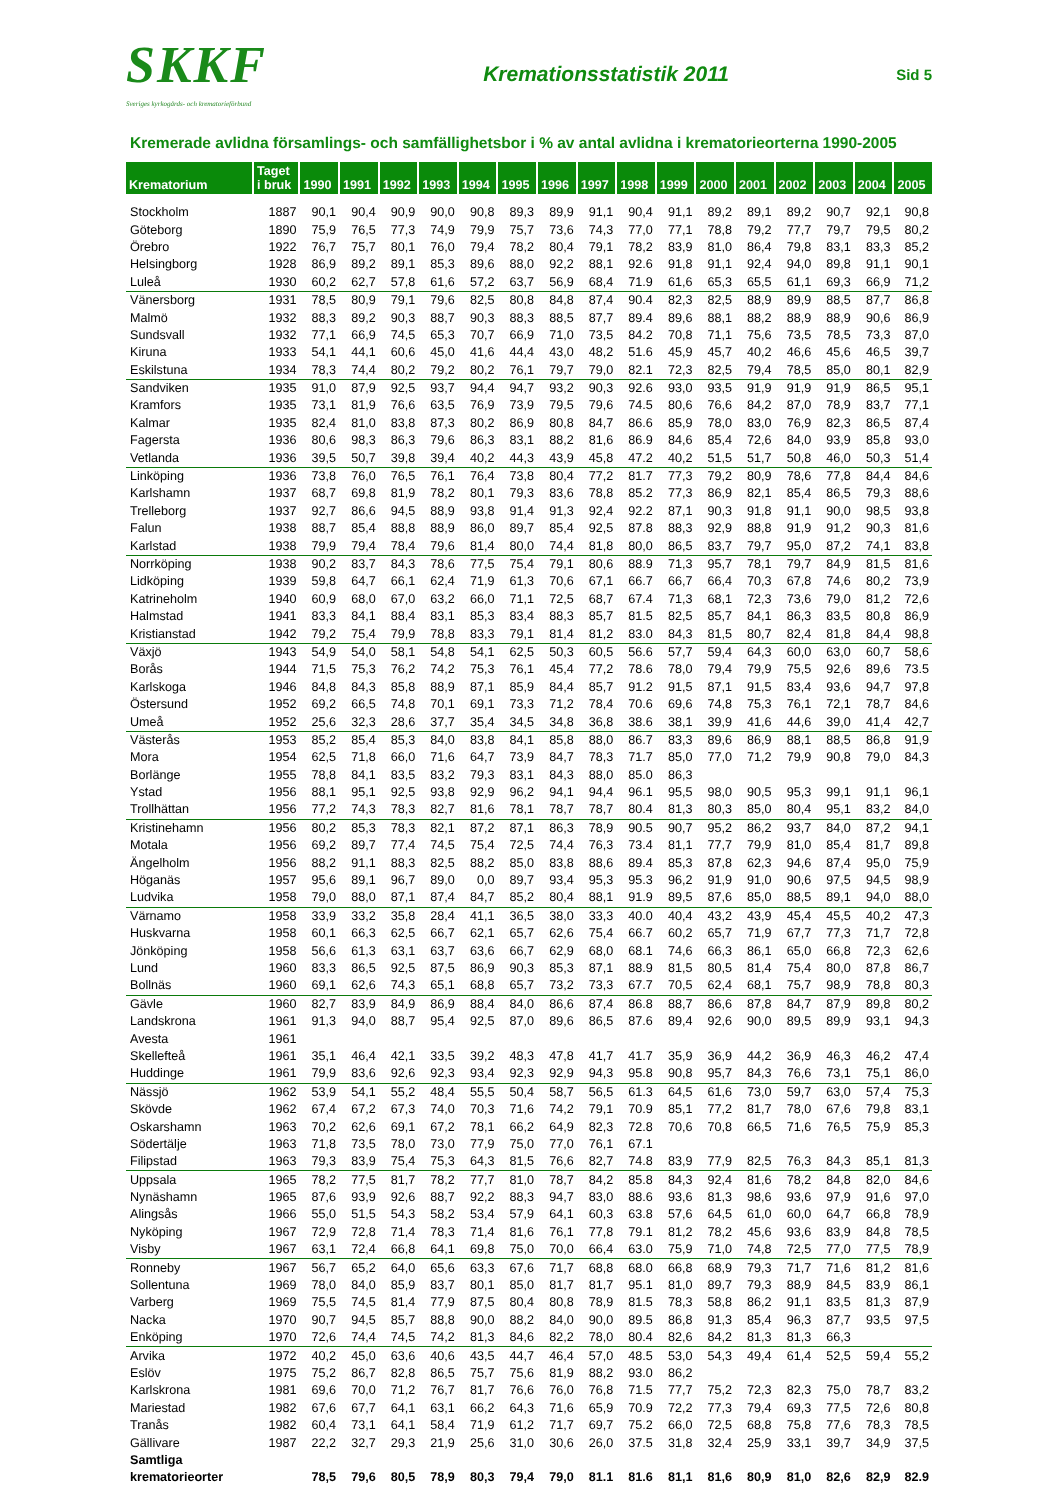SKKF
Sveriges kyrkogårds- och krematorieförbund
Kremationsstatistik 2011
Sid 5
Kremerade avlidna församlings- och samfällighetsbor i % av antal avlidna i krematorieorterna 1990-2005
| Krematorium | Taget i bruk | 1990 | 1991 | 1992 | 1993 | 1994 | 1995 | 1996 | 1997 | 1998 | 1999 | 2000 | 2001 | 2002 | 2003 | 2004 | 2005 |
| --- | --- | --- | --- | --- | --- | --- | --- | --- | --- | --- | --- | --- | --- | --- | --- | --- | --- |
| Stockholm | 1887 | 90,1 | 90,4 | 90,9 | 90,0 | 90,8 | 89,3 | 89,9 | 91,1 | 90,4 | 91,1 | 89,2 | 89,1 | 89,2 | 90,7 | 92,1 | 90,8 |
| Göteborg | 1890 | 75,9 | 76,5 | 77,3 | 74,9 | 79,9 | 75,7 | 73,6 | 74,3 | 77,0 | 77,1 | 78,8 | 79,2 | 77,7 | 79,7 | 79,5 | 80,2 |
| Örebro | 1922 | 76,7 | 75,7 | 80,1 | 76,0 | 79,4 | 78,2 | 80,4 | 79,1 | 78,2 | 83,9 | 81,0 | 86,4 | 79,8 | 83,1 | 83,3 | 85,2 |
| Helsingborg | 1928 | 86,9 | 89,2 | 89,1 | 85,3 | 89,6 | 88,0 | 92,2 | 88,1 | 92.6 | 91,8 | 91,1 | 92,4 | 94,0 | 89,8 | 91,1 | 90,1 |
| Luleå | 1930 | 60,2 | 62,7 | 57,8 | 61,6 | 57,2 | 63,7 | 56,9 | 68,4 | 71.9 | 61,6 | 65,3 | 65,5 | 61,1 | 69,3 | 66,9 | 71,2 |
| Vänersborg | 1931 | 78,5 | 80,9 | 79,1 | 79,6 | 82,5 | 80,8 | 84,8 | 87,4 | 90.4 | 82,3 | 82,5 | 88,9 | 89,9 | 88,5 | 87,7 | 86,8 |
| Malmö | 1932 | 88,3 | 89,2 | 90,3 | 88,7 | 90,3 | 88,3 | 88,5 | 87,7 | 89.4 | 89,6 | 88,1 | 88,2 | 88,9 | 88,9 | 90,6 | 86,9 |
| Sundsvall | 1932 | 77,1 | 66,9 | 74,5 | 65,3 | 70,7 | 66,9 | 71,0 | 73,5 | 84.2 | 70,8 | 71,1 | 75,6 | 73,5 | 78,5 | 73,3 | 87,0 |
| Kiruna | 1933 | 54,1 | 44,1 | 60,6 | 45,0 | 41,6 | 44,4 | 43,0 | 48,2 | 51.6 | 45,9 | 45,7 | 40,2 | 46,6 | 45,6 | 46,5 | 39,7 |
| Eskilstuna | 1934 | 78,3 | 74,4 | 80,2 | 79,2 | 80,2 | 76,1 | 79,7 | 79,0 | 82.1 | 72,3 | 82,5 | 79,4 | 78,5 | 85,0 | 80,1 | 82,9 |
| Sandviken | 1935 | 91,0 | 87,9 | 92,5 | 93,7 | 94,4 | 94,7 | 93,2 | 90,3 | 92.6 | 93,0 | 93,5 | 91,9 | 91,9 | 91,9 | 86,5 | 95,1 |
| Kramfors | 1935 | 73,1 | 81,9 | 76,6 | 63,5 | 76,9 | 73,9 | 79,5 | 79,6 | 74.5 | 80,6 | 76,6 | 84,2 | 87,0 | 78,9 | 83,7 | 77,1 |
| Kalmar | 1935 | 82,4 | 81,0 | 83,8 | 87,3 | 80,2 | 86,9 | 80,8 | 84,7 | 86.6 | 85,9 | 78,0 | 83,0 | 76,9 | 82,3 | 86,5 | 87,4 |
| Fagersta | 1936 | 80,6 | 98,3 | 86,3 | 79,6 | 86,3 | 83,1 | 88,2 | 81,6 | 86.9 | 84,6 | 85,4 | 72,6 | 84,0 | 93,9 | 85,8 | 93,0 |
| Vetlanda | 1936 | 39,5 | 50,7 | 39,8 | 39,4 | 40,2 | 44,3 | 43,9 | 45,8 | 47.2 | 40,2 | 51,5 | 51,7 | 50,8 | 46,0 | 50,3 | 51,4 |
| Linköping | 1936 | 73,8 | 76,0 | 76,5 | 76,1 | 76,4 | 73,8 | 80,4 | 77,2 | 81.7 | 77,3 | 79,2 | 80,9 | 78,6 | 77,8 | 84,4 | 84,6 |
| Karlshamn | 1937 | 68,7 | 69,8 | 81,9 | 78,2 | 80,1 | 79,3 | 83,6 | 78,8 | 85.2 | 77,3 | 86,9 | 82,1 | 85,4 | 86,5 | 79,3 | 88,6 |
| Trelleborg | 1937 | 92,7 | 86,6 | 94,5 | 88,9 | 93,8 | 91,4 | 91,3 | 92,4 | 92.2 | 87,1 | 90,3 | 91,8 | 91,1 | 90,0 | 98,5 | 93,8 |
| Falun | 1938 | 88,7 | 85,4 | 88,8 | 88,9 | 86,0 | 89,7 | 85,4 | 92,5 | 87.8 | 88,3 | 92,9 | 88,8 | 91,9 | 91,2 | 90,3 | 81,6 |
| Karlstad | 1938 | 79,9 | 79,4 | 78,4 | 79,6 | 81,4 | 80,0 | 74,4 | 81,8 | 80,0 | 86,5 | 83,7 | 79,7 | 95,0 | 87,2 | 74,1 | 83,8 |
| Norrköping | 1938 | 90,2 | 83,7 | 84,3 | 78,6 | 77,5 | 75,4 | 79,1 | 80,6 | 88.9 | 71,3 | 95,7 | 78,1 | 79,7 | 84,9 | 81,5 | 81,6 |
| Lidköping | 1939 | 59,8 | 64,7 | 66,1 | 62,4 | 71,9 | 61,3 | 70,6 | 67,1 | 66.7 | 66,7 | 66,4 | 70,3 | 67,8 | 74,6 | 80,2 | 73,9 |
| Katrineholm | 1940 | 60,9 | 68,0 | 67,0 | 63,2 | 66,0 | 71,1 | 72,5 | 68,7 | 67.4 | 71,3 | 68,1 | 72,3 | 73,6 | 79,0 | 81,2 | 72,6 |
| Halmstad | 1941 | 83,3 | 84,1 | 88,4 | 83,1 | 85,3 | 83,4 | 88,3 | 85,7 | 81.5 | 82,5 | 85,7 | 84,1 | 86,3 | 83,5 | 80,8 | 86,9 |
| Kristianstad | 1942 | 79,2 | 75,4 | 79,9 | 78,8 | 83,3 | 79,1 | 81,4 | 81,2 | 83.0 | 84,3 | 81,5 | 80,7 | 82,4 | 81,8 | 84,4 | 98,8 |
| Växjö | 1943 | 54,9 | 54,0 | 58,1 | 54,8 | 54,1 | 62,5 | 50,3 | 60,5 | 56.6 | 57,7 | 59,4 | 64,3 | 60,0 | 63,0 | 60,7 | 58,6 |
| Borås | 1944 | 71,5 | 75,3 | 76,2 | 74,2 | 75,3 | 76,1 | 45,4 | 77,2 | 78.6 | 78,0 | 79,4 | 79,9 | 75,5 | 92,6 | 89,6 | 73.5 |
| Karlskoga | 1946 | 84,8 | 84,3 | 85,8 | 88,9 | 87,1 | 85,9 | 84,4 | 85,7 | 91.2 | 91,5 | 87,1 | 91,5 | 83,4 | 93,6 | 94,7 | 97,8 |
| Östersund | 1952 | 69,2 | 66,5 | 74,8 | 70,1 | 69,1 | 73,3 | 71,2 | 78,4 | 70.6 | 69,6 | 74,8 | 75,3 | 76,1 | 72,1 | 78,7 | 84,6 |
| Umeå | 1952 | 25,6 | 32,3 | 28,6 | 37,7 | 35,4 | 34,5 | 34,8 | 36,8 | 38.6 | 38,1 | 39,9 | 41,6 | 44,6 | 39,0 | 41,4 | 42,7 |
| Västerås | 1953 | 85,2 | 85,4 | 85,3 | 84,0 | 83,8 | 84,1 | 85,8 | 88,0 | 86.7 | 83,3 | 89,6 | 86,9 | 88,1 | 88,5 | 86,8 | 91,9 |
| Mora | 1954 | 62,5 | 71,8 | 66,0 | 71,6 | 64,7 | 73,9 | 84,7 | 78,3 | 71.7 | 85,0 | 77,0 | 71,2 | 79,9 | 90,8 | 79,0 | 84,3 |
| Borlänge | 1955 | 78,8 | 84,1 | 83,5 | 83,2 | 79,3 | 83,1 | 84,3 | 88,0 | 85.0 | 86,3 | | | | | | |
| Ystad | 1956 | 88,1 | 95,1 | 92,5 | 93,8 | 92,9 | 96,2 | 94,1 | 94,4 | 96.1 | 95,5 | 98,0 | 90,5 | 95,3 | 99,1 | 91,1 | 96,1 |
| Trollhättan | 1956 | 77,2 | 74,3 | 78,3 | 82,7 | 81,6 | 78,1 | 78,7 | 78,7 | 80.4 | 81,3 | 80,3 | 85,0 | 80,4 | 95,1 | 83,2 | 84,0 |
| Kristinehamn | 1956 | 80,2 | 85,3 | 78,3 | 82,1 | 87,2 | 87,1 | 86,3 | 78,9 | 90.5 | 90,7 | 95,2 | 86,2 | 93,7 | 84,0 | 87,2 | 94,1 |
| Motala | 1956 | 69,2 | 89,7 | 77,4 | 74,5 | 75,4 | 72,5 | 74,4 | 76,3 | 73.4 | 81,1 | 77,7 | 79,9 | 81,0 | 85,4 | 81,7 | 89,8 |
| Ängelholm | 1956 | 88,2 | 91,1 | 88,3 | 82,5 | 88,2 | 85,0 | 83,8 | 88,6 | 89.4 | 85,3 | 87,8 | 62,3 | 94,6 | 87,4 | 95,0 | 75,9 |
| Höganäs | 1957 | 95,6 | 89,1 | 96,7 | 89,0 | 0,0 | 89,7 | 93,4 | 95,3 | 95.3 | 96,2 | 91,9 | 91,0 | 90,6 | 97,5 | 94,5 | 98,9 |
| Ludvika | 1958 | 79,0 | 88,0 | 87,1 | 87,4 | 84,7 | 85,2 | 80,4 | 88,1 | 91.9 | 89,5 | 87,6 | 85,0 | 88,5 | 89,1 | 94,0 | 88,0 |
| Värnamo | 1958 | 33,9 | 33,2 | 35,8 | 28,4 | 41,1 | 36,5 | 38,0 | 33,3 | 40.0 | 40,4 | 43,2 | 43,9 | 45,4 | 45,5 | 40,2 | 47,3 |
| Huskvarna | 1958 | 60,1 | 66,3 | 62,5 | 66,7 | 62,1 | 65,7 | 62,6 | 75,4 | 66.7 | 60,2 | 65,7 | 71,9 | 67,7 | 77,3 | 71,7 | 72,8 |
| Jönköping | 1958 | 56,6 | 61,3 | 63,1 | 63,7 | 63,6 | 66,7 | 62,9 | 68,0 | 68.1 | 74,6 | 66,3 | 86,1 | 65,0 | 66,8 | 72,3 | 62,6 |
| Lund | 1960 | 83,3 | 86,5 | 92,5 | 87,5 | 86,9 | 90,3 | 85,3 | 87,1 | 88.9 | 81,5 | 80,5 | 81,4 | 75,4 | 80,0 | 87,8 | 86,7 |
| Bollnäs | 1960 | 69,1 | 62,6 | 74,3 | 65,1 | 68,8 | 65,7 | 73,2 | 73,3 | 67.7 | 70,5 | 62,4 | 68,1 | 75,7 | 98,9 | 78,8 | 80,3 |
| Gävle | 1960 | 82,7 | 83,9 | 84,9 | 86,9 | 88,4 | 84,0 | 86,6 | 87,4 | 86.8 | 88,7 | 86,6 | 87,8 | 84,7 | 87,9 | 89,8 | 80,2 |
| Landskrona | 1961 | 91,3 | 94,0 | 88,7 | 95,4 | 92,5 | 87,0 | 89,6 | 86,5 | 87.6 | 89,4 | 92,6 | 90,0 | 89,5 | 89,9 | 93,1 | 94,3 |
| Avesta | 1961 | | | | | | | | | | | | | | | | |
| Skellefteå | 1961 | 35,1 | 46,4 | 42,1 | 33,5 | 39,2 | 48,3 | 47,8 | 41,7 | 41.7 | 35,9 | 36,9 | 44,2 | 36,9 | 46,3 | 46,2 | 47,4 |
| Huddinge | 1961 | 79,9 | 83,6 | 92,6 | 92,3 | 93,4 | 92,3 | 92,9 | 94,3 | 95.8 | 90,8 | 95,7 | 84,3 | 76,6 | 73,1 | 75,1 | 86,0 |
| Nässjö | 1962 | 53,9 | 54,1 | 55,2 | 48,4 | 55,5 | 50,4 | 58,7 | 56,5 | 61.3 | 64,5 | 61,6 | 73,0 | 59,7 | 63,0 | 57,4 | 75,3 |
| Skövde | 1962 | 67,4 | 67,2 | 67,3 | 74,0 | 70,3 | 71,6 | 74,2 | 79,1 | 70.9 | 85,1 | 77,2 | 81,7 | 78,0 | 67,6 | 79,8 | 83,1 |
| Oskarshamn | 1963 | 70,2 | 62,6 | 69,1 | 67,2 | 78,1 | 66,2 | 64,9 | 82,3 | 72.8 | 70,6 | 70,8 | 66,5 | 71,6 | 76,5 | 75,9 | 85,3 |
| Södertälje | 1963 | 71,8 | 73,5 | 78,0 | 73,0 | 77,9 | 75,0 | 77,0 | 76,1 | 67.1 | | | | | | | |
| Filipstad | 1963 | 79,3 | 83,9 | 75,4 | 75,3 | 64,3 | 81,5 | 76,6 | 82,7 | 74.8 | 83,9 | 77,9 | 82,5 | 76,3 | 84,3 | 85,1 | 81,3 |
| Uppsala | 1965 | 78,2 | 77,5 | 81,7 | 78,2 | 77,7 | 81,0 | 78,7 | 84,2 | 85.8 | 84,3 | 92,4 | 81,6 | 78,2 | 84,8 | 82,0 | 84,6 |
| Nynäshamn | 1965 | 87,6 | 93,9 | 92,6 | 88,7 | 92,2 | 88,3 | 94,7 | 83,0 | 88.6 | 93,6 | 81,3 | 98,6 | 93,6 | 97,9 | 91,6 | 97,0 |
| Alingsås | 1966 | 55,0 | 51,5 | 54,3 | 58,2 | 53,4 | 57,9 | 64,1 | 60,3 | 63.8 | 57,6 | 64,5 | 61,0 | 60,0 | 64,7 | 66,8 | 78,9 |
| Nyköping | 1967 | 72,9 | 72,8 | 71,4 | 78,3 | 71,4 | 81,6 | 76,1 | 77,8 | 79.1 | 81,2 | 78,2 | 45,6 | 93,6 | 83,9 | 84,8 | 78,5 |
| Visby | 1967 | 63,1 | 72,4 | 66,8 | 64,1 | 69,8 | 75,0 | 70,0 | 66,4 | 63.0 | 75,9 | 71,0 | 74,8 | 72,5 | 77,0 | 77,5 | 78,9 |
| Ronneby | 1967 | 56,7 | 65,2 | 64,0 | 65,6 | 63,3 | 67,6 | 71,7 | 68,8 | 68.0 | 66,8 | 68,9 | 79,3 | 71,7 | 71,6 | 81,2 | 81,6 |
| Sollentuna | 1969 | 78,0 | 84,0 | 85,9 | 83,7 | 80,1 | 85,0 | 81,7 | 81,7 | 95.1 | 81,0 | 89,7 | 79,3 | 88,9 | 84,5 | 83,9 | 86,1 |
| Varberg | 1969 | 75,5 | 74,5 | 81,4 | 77,9 | 87,5 | 80,4 | 80,8 | 78,9 | 81.5 | 78,3 | 58,8 | 86,2 | 91,1 | 83,5 | 81,3 | 87,9 |
| Nacka | 1970 | 90,7 | 94,5 | 85,7 | 88,8 | 90,0 | 88,2 | 84,0 | 90,0 | 89.5 | 86,8 | 91,3 | 85,4 | 96,3 | 87,7 | 93,5 | 97,5 |
| Enköping | 1970 | 72,6 | 74,4 | 74,5 | 74,2 | 81,3 | 84,6 | 82,2 | 78,0 | 80.4 | 82,6 | 84,2 | 81,3 | 81,3 | 66,3 | | |
| Arvika | 1972 | 40,2 | 45,0 | 63,6 | 40,6 | 43,5 | 44,7 | 46,4 | 57,0 | 48.5 | 53,0 | 54,3 | 49,4 | 61,4 | 52,5 | 59,4 | 55,2 |
| Eslöv | 1975 | 75,2 | 86,7 | 82,8 | 86,5 | 75,7 | 75,6 | 81,9 | 88,2 | 93.0 | 86,2 | | | | | | |
| Karlskrona | 1981 | 69,6 | 70,0 | 71,2 | 76,7 | 81,7 | 76,6 | 76,0 | 76,8 | 71.5 | 77,7 | 75,2 | 72,3 | 82,3 | 75,0 | 78,7 | 83,2 |
| Mariestad | 1982 | 67,6 | 67,7 | 64,1 | 63,1 | 66,2 | 64,3 | 71,6 | 65,9 | 70.9 | 72,2 | 77,3 | 79,4 | 69,3 | 77,5 | 72,6 | 80,8 |
| Tranås | 1982 | 60,4 | 73,1 | 64,1 | 58,4 | 71,9 | 61,2 | 71,7 | 69,7 | 75.2 | 66,0 | 72,5 | 68,8 | 75,8 | 77,6 | 78,3 | 78,5 |
| Gällivare | 1987 | 22,2 | 32,7 | 29,3 | 21,9 | 25,6 | 31,0 | 30,6 | 26,0 | 37.5 | 31,8 | 32,4 | 25,9 | 33,1 | 39,7 | 34,9 | 37,5 |
| Samtliga krematorieorter | | 78,5 | 79,6 | 80,5 | 78,9 | 80,3 | 79,4 | 79,0 | 81.1 | 81.6 | 81,1 | 81,6 | 80,9 | 81,0 | 82,6 | 82,9 | 82.9 |